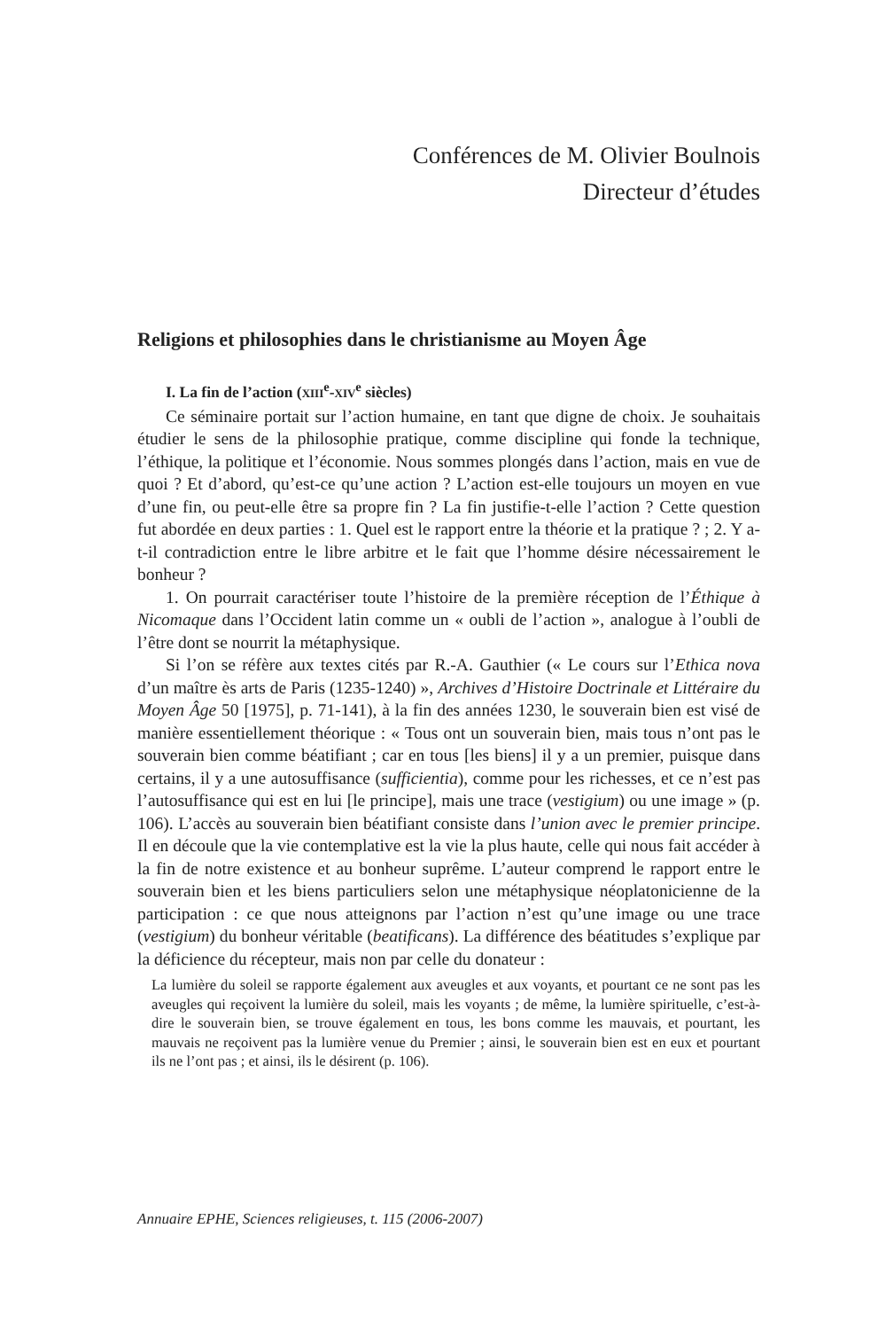Conférences de M. Olivier Boulnois
Directeur d’études
Religions et philosophies dans le christianisme au Moyen Âge
I. La fin de l’action (XIII<sup>e</sup>-XIV<sup>e</sup> siècles)
Ce séminaire portait sur l’action humaine, en tant que digne de choix. Je souhaitais étudier le sens de la philosophie pratique, comme discipline qui fonde la technique, l’éthique, la politique et l’économie. Nous sommes plongés dans l’action, mais en vue de quoi ? Et d’abord, qu’est-ce qu’une action ? L’action est-elle toujours un moyen en vue d’une fin, ou peut-elle être sa propre fin ? La fin justifie-t-elle l’action ? Cette question fut abordée en deux parties : 1. Quel est le rapport entre la théorie et la pratique ? ; 2. Y a-t-il contradiction entre le libre arbitre et le fait que l’homme désire nécessairement le bonheur ?
1. On pourrait caractériser toute l’histoire de la première réception de l’Éthique à Nicomaque dans l’Occident latin comme un « oubli de l’action », analogue à l’oubli de l’être dont se nourrit la métaphysique.
Si l’on se réfère aux textes cités par R.-A. Gauthier (« Le cours sur l’Ethica nova d’un maître ès arts de Paris (1235-1240) », Archives d’Histoire Doctrinale et Littéraire du Moyen Âge 50 [1975], p. 71-141), à la fin des années 1230, le souverain bien est visé de manière essentiellement théorique : « Tous ont un souverain bien, mais tous n’ont pas le souverain bien comme béatifiant ; car en tous [les biens] il y a un premier, puisque dans certains, il y a une autosuffisance (sufficientia), comme pour les richesses, et ce n’est pas l’autosuffisance qui est en lui [le principe], mais une trace (vestigium) ou une image » (p. 106). L’accès au souverain bien béatifiant consiste dans l’union avec le premier principe. Il en découle que la vie contemplative est la vie la plus haute, celle qui nous fait accéder à la fin de notre existence et au bonheur suprême. L’auteur comprend le rapport entre le souverain bien et les biens particuliers selon une métaphysique néoplatonicienne de la participation : ce que nous atteignons par l’action n’est qu’une image ou une trace (vestigium) du bonheur véritable (beatificans). La différence des béatitudes s’explique par la déficience du récepteur, mais non par celle du donateur :
La lumière du soleil se rapporte également aux aveugles et aux voyants, et pourtant ce ne sont pas les aveugles qui reçoivent la lumière du soleil, mais les voyants ; de même, la lumière spirituelle, c’est-à-dire le souverain bien, se trouve également en tous, les bons comme les mauvais, et pourtant, les mauvais ne reçoivent pas la lumière venue du Premier ; ainsi, le souverain bien est en eux et pourtant ils ne l’ont pas ; et ainsi, ils le désirent (p. 106).
Annuaire EPHE, Sciences religieuses, t. 115 (2006-2007)